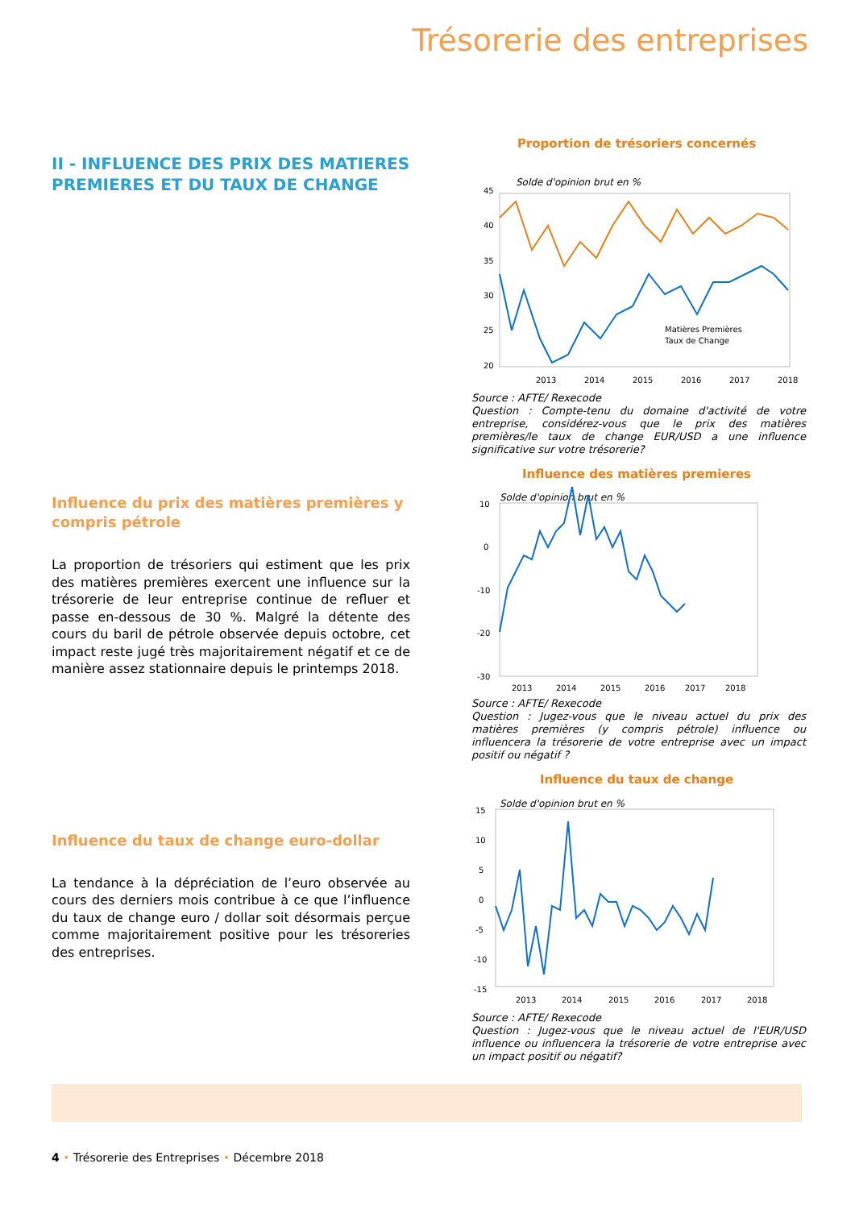Trésorerie des entreprises
II - INFLUENCE DES PRIX DES MATIERES PREMIERES ET DU TAUX DE CHANGE
Influence du prix des matières premières y compris pétrole
La proportion de trésoriers qui estiment que les prix des matières premières exercent une influence sur la trésorerie de leur entreprise continue de refluer et passe en-dessous de 30 %. Malgré la détente des cours du baril de pétrole observée depuis octobre, cet impact reste jugé très majoritairement négatif et ce de manière assez stationnaire depuis le printemps 2018.
Influence du taux de change euro-dollar
La tendance à la dépréciation de l’euro observée au cours des derniers mois contribue à ce que l’influence du taux de change euro / dollar soit désormais perçue comme majoritairement positive pour les trésoreries des entreprises.
Proportion de trésoriers concernés
45
40
35
30
25
20
Solde d'opinion brut en %
2013
2014
2015
2016
2017
2018
Matières Premières
Taux de Change
Source : AFTE/ Rexecode
Question : Compte-tenu du domaine d'activité de votre entreprise, considérez-vous que le prix des matières premières/le taux de change EUR/USD a une influence significative sur votre trésorerie?
Influence des matières premieres
10
0
-10
-20
-30
Solde d'opinion brut en %
2013
2014
2015
2016
2017
2018
Source : AFTE/ Rexecode
Question : Jugez-vous que le niveau actuel du prix des matières premières (y compris pétrole) influence ou influencera la trésorerie de votre entreprise avec un impact positif ou négatif ?
Influence du taux de change
15
10
5
0
-5
-10
-15
Solde d'opinion brut en %
2013
2014
2015
2016
2017
2018
Source : AFTE/ Rexecode
Question : Jugez-vous que le niveau actuel de l'EUR/USD influence ou influencera la trésorerie de votre entreprise avec un impact positif ou négatif?
4 • Trésorerie des Entreprises • Décembre 2018